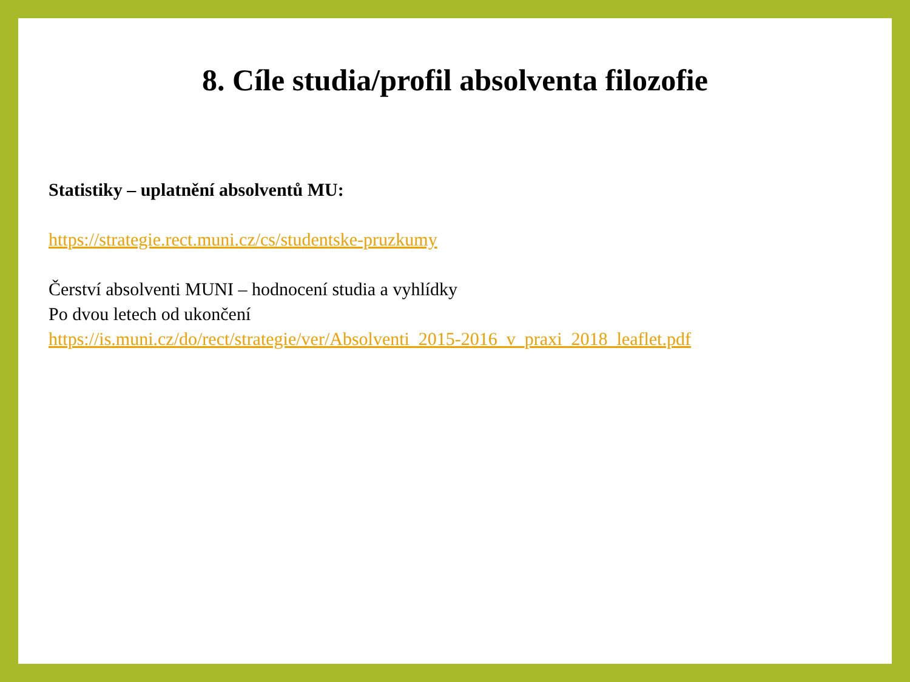8. Cíle studia/profil absolventa filozofie
Statistiky – uplatnění absolventů MU:
https://strategie.rect.muni.cz/cs/studentske-pruzkumy
Čerství absolventi MUNI – hodnocení studia a vyhlídky
Po dvou letech od ukončení
https://is.muni.cz/do/rect/strategie/ver/Absolventi_2015-2016_v_praxi_2018_leaflet.pdf